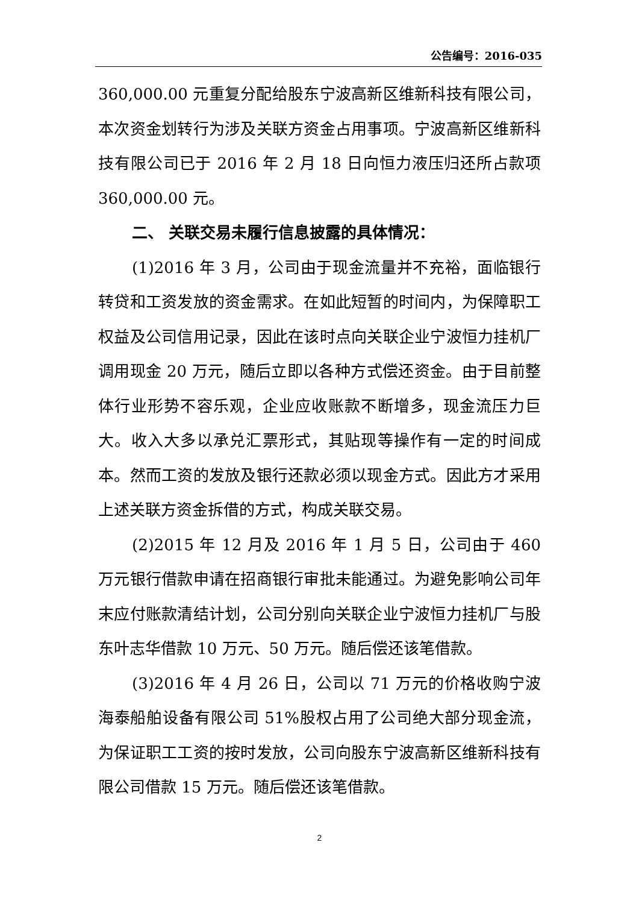公告编号：2016-035
360,000.00 元重复分配给股东宁波高新区维新科技有限公司，本次资金划转行为涉及关联方资金占用事项。宁波高新区维新科技有限公司已于 2016 年 2 月 18 日向恒力液压归还所占款项 360,000.00 元。
二、 关联交易未履行信息披露的具体情况：
(1)2016 年 3 月，公司由于现金流量并不充裕，面临银行转贷和工资发放的资金需求。在如此短暂的时间内，为保障职工权益及公司信用记录，因此在该时点向关联企业宁波恒力挂机厂调用现金 20 万元，随后立即以各种方式偿还资金。由于目前整体行业形势不容乐观，企业应收账款不断增多，现金流压力巨大。收入大多以承兑汇票形式，其贴现等操作有一定的时间成本。然而工资的发放及银行还款必须以现金方式。因此方才采用上述关联方资金拆借的方式，构成关联交易。
(2)2015 年 12 月及 2016 年 1 月 5 日，公司由于 460 万元银行借款申请在招商银行审批未能通过。为避免影响公司年末应付账款清结计划，公司分别向关联企业宁波恒力挂机厂与股东叶志华借款 10 万元、50 万元。随后偿还该笔借款。
(3)2016 年 4 月 26 日，公司以 71 万元的价格收购宁波海泰船舶设备有限公司 51%股权占用了公司绝大部分现金流，为保证职工工资的按时发放，公司向股东宁波高新区维新科技有限公司借款 15 万元。随后偿还该笔借款。
2